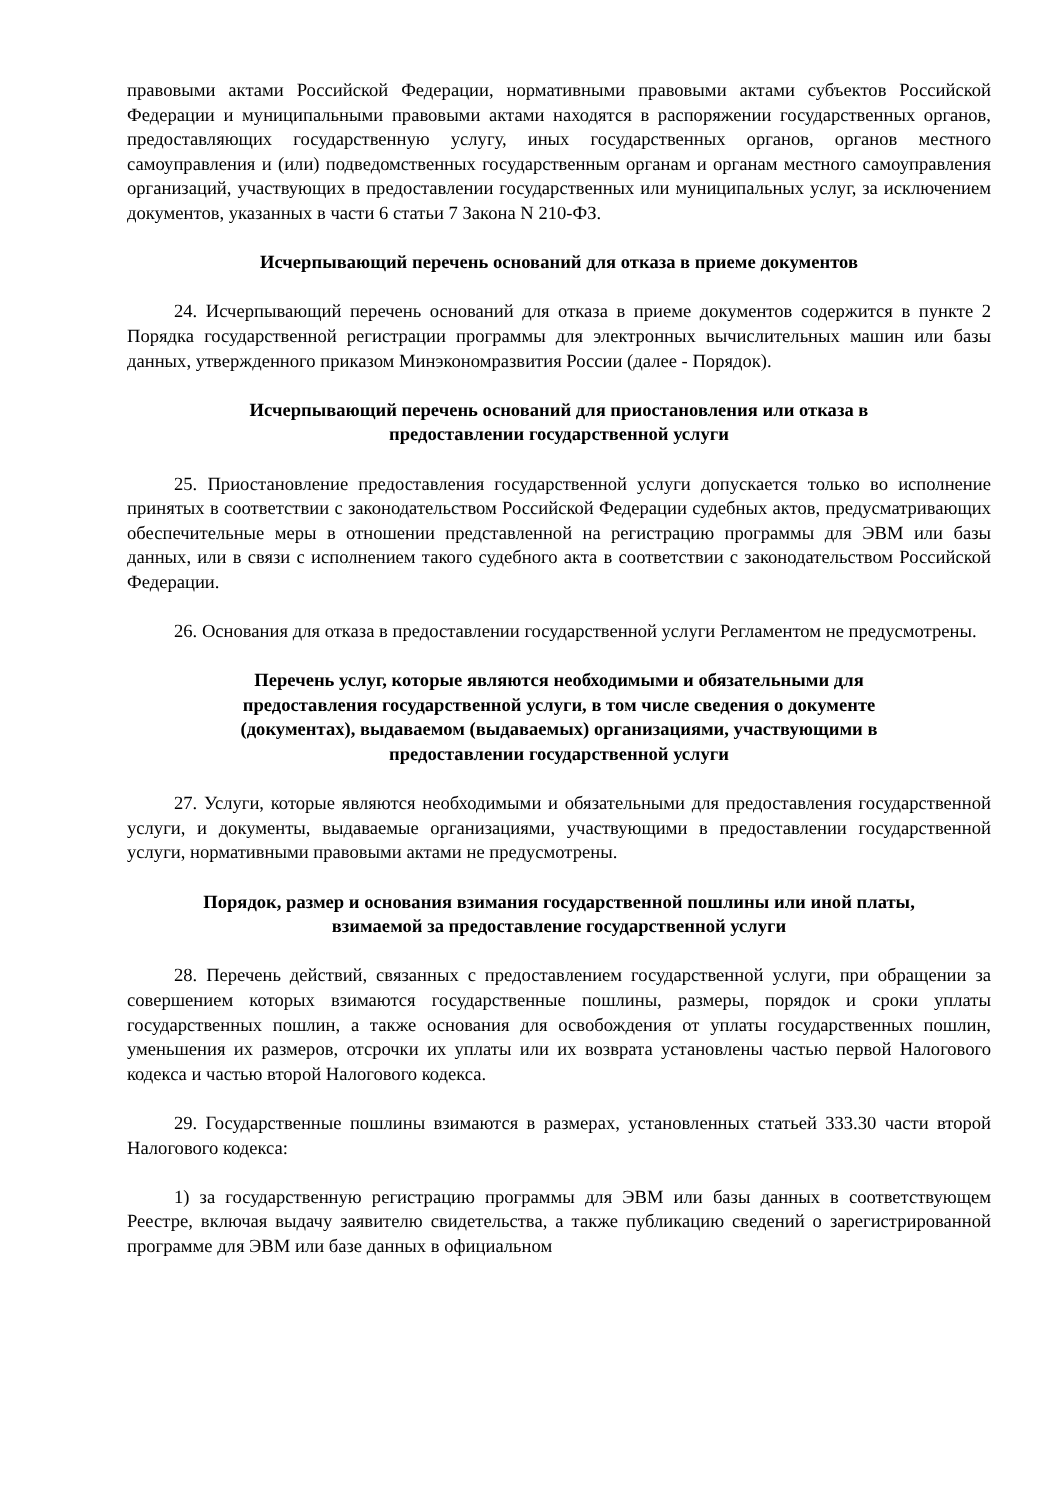правовыми актами Российской Федерации, нормативными правовыми актами субъектов Российской Федерации и муниципальными правовыми актами находятся в распоряжении государственных органов, предоставляющих государственную услугу, иных государственных органов, органов местного самоуправления и (или) подведомственных государственным органам и органам местного самоуправления организаций, участвующих в предоставлении государственных или муниципальных услуг, за исключением документов, указанных в части 6 статьи 7 Закона N 210-ФЗ.
Исчерпывающий перечень оснований для отказа в приеме документов
24. Исчерпывающий перечень оснований для отказа в приеме документов содержится в пункте 2 Порядка государственной регистрации программы для электронных вычислительных машин или базы данных, утвержденного приказом Минэкономразвития России (далее - Порядок).
Исчерпывающий перечень оснований для приостановления или отказа в
предоставлении государственной услуги
25. Приостановление предоставления государственной услуги допускается только во исполнение принятых в соответствии с законодательством Российской Федерации судебных актов, предусматривающих обеспечительные меры в отношении представленной на регистрацию программы для ЭВМ или базы данных, или в связи с исполнением такого судебного акта в соответствии с законодательством Российской Федерации.
26. Основания для отказа в предоставлении государственной услуги Регламентом не предусмотрены.
Перечень услуг, которые являются необходимыми и обязательными для
предоставления государственной услуги, в том числе сведения о документе
(документах), выдаваемом (выдаваемых) организациями, участвующими в
предоставлении государственной услуги
27. Услуги, которые являются необходимыми и обязательными для предоставления государственной услуги, и документы, выдаваемые организациями, участвующими в предоставлении государственной услуги, нормативными правовыми актами не предусмотрены.
Порядок, размер и основания взимания государственной пошлины или иной платы,
взимаемой за предоставление государственной услуги
28. Перечень действий, связанных с предоставлением государственной услуги, при обращении за совершением которых взимаются государственные пошлины, размеры, порядок и сроки уплаты государственных пошлин, а также основания для освобождения от уплаты государственных пошлин, уменьшения их размеров, отсрочки их уплаты или их возврата установлены частью первой Налогового кодекса и частью второй Налогового кодекса.
29. Государственные пошлины взимаются в размерах, установленных статьей 333.30 части второй Налогового кодекса:
1) за государственную регистрацию программы для ЭВМ или базы данных в соответствующем Реестре, включая выдачу заявителю свидетельства, а также публикацию сведений о зарегистрированной программе для ЭВМ или базе данных в официальном